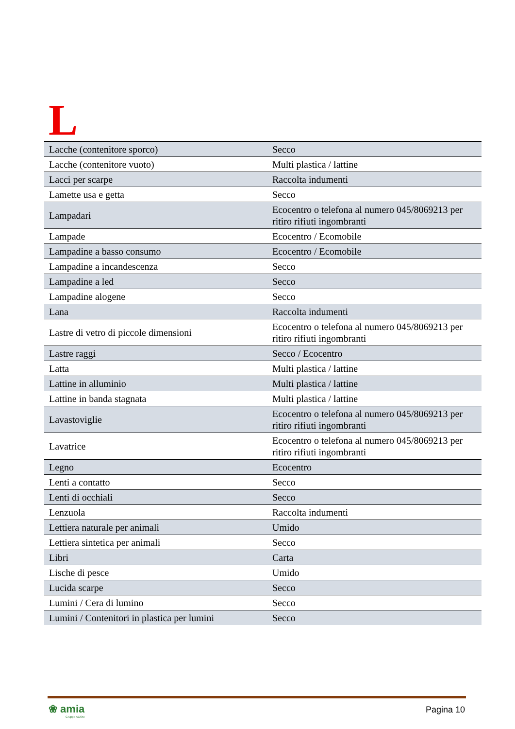L
| Lacche (contenitore sporco) | Secco |
| Lacche (contenitore vuoto) | Multi plastica / lattine |
| Lacci per scarpe | Raccolta indumenti |
| Lamette usa e getta | Secco |
| Lampadari | Ecocentro o telefona al numero 045/8069213 per ritiro rifiuti ingombranti |
| Lampade | Ecocentro / Ecomobile |
| Lampadine a basso consumo | Ecocentro / Ecomobile |
| Lampadine a incandescenza | Secco |
| Lampadine a led | Secco |
| Lampadine alogene | Secco |
| Lana | Raccolta indumenti |
| Lastre di vetro di piccole dimensioni | Ecocentro o telefona al numero 045/8069213 per ritiro rifiuti ingombranti |
| Lastre raggi | Secco / Ecocentro |
| Latta | Multi plastica / lattine |
| Lattine in alluminio | Multi plastica / lattine |
| Lattine in banda stagnata | Multi plastica / lattine |
| Lavastoviglie | Ecocentro o telefona al numero 045/8069213 per ritiro rifiuti ingombranti |
| Lavatrice | Ecocentro o telefona al numero 045/8069213 per ritiro rifiuti ingombranti |
| Legno | Ecocentro |
| Lenti a contatto | Secco |
| Lenti di occhiali | Secco |
| Lenzuola | Raccolta indumenti |
| Lettiera naturale per animali | Umido |
| Lettiera sintetica per animali | Secco |
| Libri | Carta |
| Lische di pesce | Umido |
| Lucida scarpe | Secco |
| Lumini / Cera di lumino | Secco |
| Lumini / Contenitori in plastica per lumini | Secco |
❀ amia
Gruppo AGSM
Pagina 10